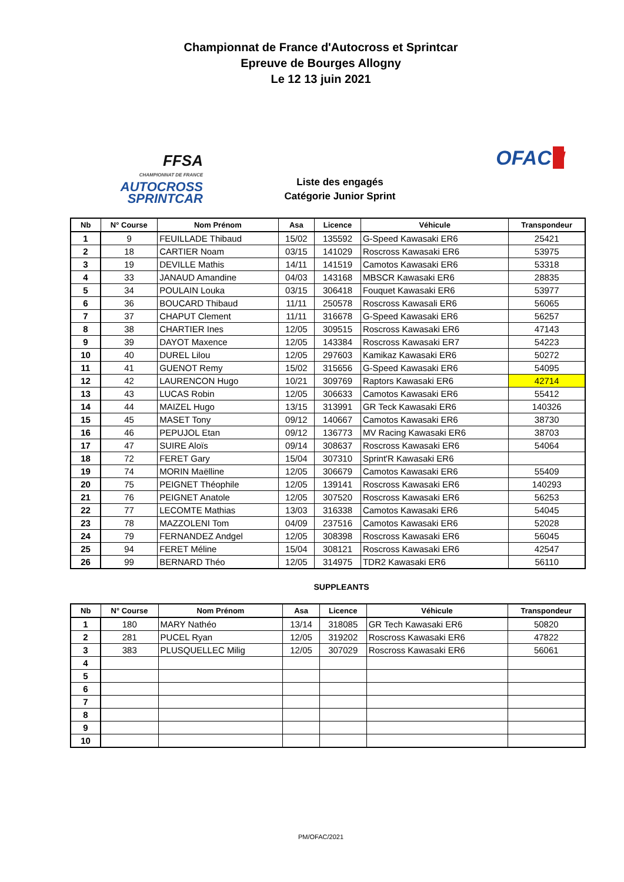Championnat de France d'Autocross et Sprintcar
Epreuve de Bourges Allogny
Le 12 13 juin 2021
FFSA
CHAMPIONNAT DE FRANCE AUTOCROSS
SPRINTCAR
Liste des engagés
Catégorie Junior Sprint
OFAC▮
| Nb | N° Course | Nom Prénom | Asa | Licence | Véhicule | Transpondeur |
| --- | --- | --- | --- | --- | --- | --- |
| 1 | 9 | FEUILLADE Thibaud | 15/02 | 135592 | G-Speed Kawasaki ER6 | 25421 |
| 2 | 18 | CARTIER Noam | 03/15 | 141029 | Roscross Kawasaki ER6 | 53975 |
| 3 | 19 | DEVILLE Mathis | 14/11 | 141519 | Camotos Kawasaki ER6 | 53318 |
| 4 | 33 | JANAUD Amandine | 04/03 | 143168 | MBSCR Kawasaki ER6 | 28835 |
| 5 | 34 | POULAIN Louka | 03/15 | 306418 | Fouquet Kawasaki ER6 | 53977 |
| 6 | 36 | BOUCARD Thibaud | 11/11 | 250578 | Roscross Kawasali ER6 | 56065 |
| 7 | 37 | CHAPUT Clement | 11/11 | 316678 | G-Speed Kawasaki ER6 | 56257 |
| 8 | 38 | CHARTIER Ines | 12/05 | 309515 | Roscross Kawasaki ER6 | 47143 |
| 9 | 39 | DAYOT Maxence | 12/05 | 143384 | Roscross Kawasaki ER7 | 54223 |
| 10 | 40 | DUREL Lilou | 12/05 | 297603 | Kamikaz Kawasaki ER6 | 50272 |
| 11 | 41 | GUENOT Remy | 15/02 | 315656 | G-Speed Kawasaki ER6 | 54095 |
| 12 | 42 | LAURENCON Hugo | 10/21 | 309769 | Raptors Kawasaki ER6 | 42714 |
| 13 | 43 | LUCAS Robin | 12/05 | 306633 | Camotos Kawasaki ER6 | 55412 |
| 14 | 44 | MAIZEL Hugo | 13/15 | 313991 | GR Teck Kawasaki ER6 | 140326 |
| 15 | 45 | MASET Tony | 09/12 | 140667 | Camotos Kawasaki ER6 | 38730 |
| 16 | 46 | PEPUJOL Etan | 09/12 | 136773 | MV Racing Kawasaki ER6 | 38703 |
| 17 | 47 | SUIRE Aloïs | 09/14 | 308637 | Roscross Kawasaki ER6 | 54064 |
| 18 | 72 | FERET Gary | 15/04 | 307310 | Sprint'R Kawasaki ER6 | |
| 19 | 74 | MORIN Maëlline | 12/05 | 306679 | Camotos Kawasaki ER6 | 55409 |
| 20 | 75 | PEIGNET Théophile | 12/05 | 139141 | Roscross Kawasaki ER6 | 140293 |
| 21 | 76 | PEIGNET Anatole | 12/05 | 307520 | Roscross Kawasaki ER6 | 56253 |
| 22 | 77 | LECOMTE Mathias | 13/03 | 316338 | Camotos Kawasaki ER6 | 54045 |
| 23 | 78 | MAZZOLENI Tom | 04/09 | 237516 | Camotos Kawasaki ER6 | 52028 |
| 24 | 79 | FERNANDEZ Andgel | 12/05 | 308398 | Roscross Kawasaki ER6 | 56045 |
| 25 | 94 | FERET Méline | 15/04 | 308121 | Roscross Kawasaki ER6 | 42547 |
| 26 | 99 | BERNARD Théo | 12/05 | 314975 | TDR2 Kawasaki ER6 | 56110 |
SUPPLEANTS
| Nb | N° Course | Nom Prénom | Asa | Licence | Véhicule | Transpondeur |
| --- | --- | --- | --- | --- | --- | --- |
| 1 | 180 | MARY Nathéo | 13/14 | 318085 | GR Tech Kawasaki ER6 | 50820 |
| 2 | 281 | PUCEL Ryan | 12/05 | 319202 | Roscross Kawasaki ER6 | 47822 |
| 3 | 383 | PLUSQUELLEC Milig | 12/05 | 307029 | Roscross Kawasaki ER6 | 56061 |
| 4 | | | | | | |
| 5 | | | | | | |
| 6 | | | | | | |
| 7 | | | | | | |
| 8 | | | | | | |
| 9 | | | | | | |
| 10 | | | | | | |
PM/OFAC/2021